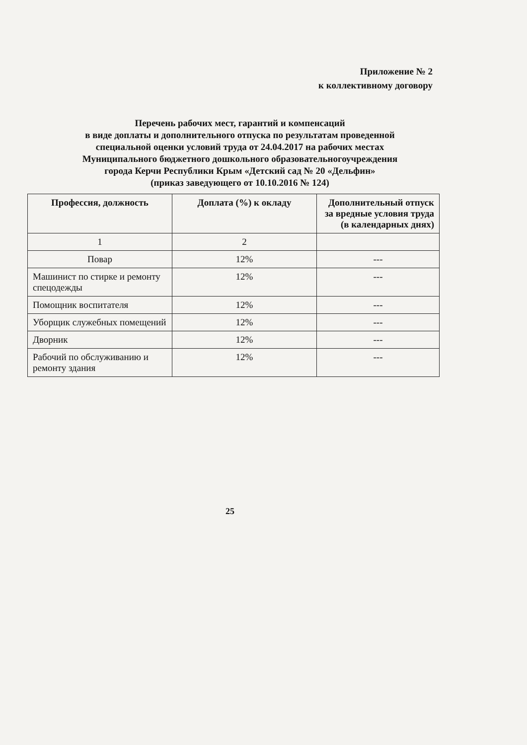Приложение № 2
к коллективному договору
Перечень рабочих мест, гарантий и компенсаций
в виде доплаты и дополнительного отпуска по результатам проведенной
специальной оценки условий труда от 24.04.2017 на рабочих местах
Муниципального бюджетного дошкольного образовательногоучреждения
города Керчи Республики Крым «Детский сад № 20 «Дельфин»
(приказ заведующего от 10.10.2016 № 124)
| Профессия, должность | Доплата (%) к окладу | Дополнительный отпуск за вредные условия труда (в календарных днях) |
| --- | --- | --- |
| 1 | 2 | |
| Повар | 12% | --- |
| Машинист по стирке и ремонту спецодежды | 12% | --- |
| Помощник воспитателя | 12% | --- |
| Уборщик служебных помещений | 12% | --- |
| Дворник | 12% | --- |
| Рабочий по обслуживанию и ремонту здания | 12% | --- |
25